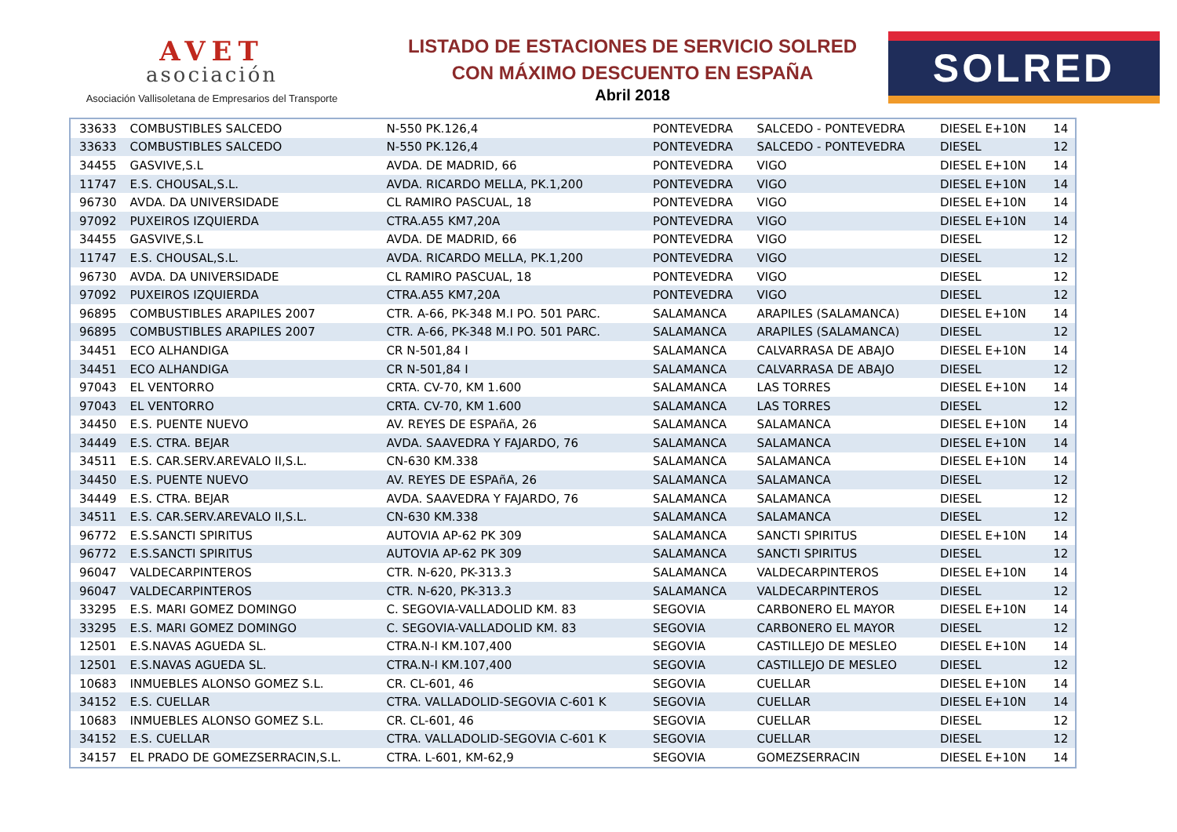AVET
asociación
Asociación Vallisoletana de Empresarios del Transporte
LISTADO DE ESTACIONES DE SERVICIO SOLRED
CON MÁXIMO DESCUENTO EN ESPAÑA
Abril 2018
SOLRED
| 33633 | COMBUSTIBLES SALCEDO | N-550 PK.126,4 | PONTEVEDRA | SALCEDO - PONTEVEDRA | DIESEL E+10N | 14 |
| 33633 | COMBUSTIBLES SALCEDO | N-550 PK.126,4 | PONTEVEDRA | SALCEDO - PONTEVEDRA | DIESEL | 12 |
| 34455 | GASVIVE,S.L | AVDA. DE MADRID, 66 | PONTEVEDRA | VIGO | DIESEL E+10N | 14 |
| 11747 | E.S. CHOUSAL,S.L. | AVDA. RICARDO MELLA, PK.1,200 | PONTEVEDRA | VIGO | DIESEL E+10N | 14 |
| 96730 | AVDA. DA UNIVERSIDADE | CL RAMIRO PASCUAL, 18 | PONTEVEDRA | VIGO | DIESEL E+10N | 14 |
| 97092 | PUXEIROS IZQUIERDA | CTRA.A55 KM7,20A | PONTEVEDRA | VIGO | DIESEL E+10N | 14 |
| 34455 | GASVIVE,S.L | AVDA. DE MADRID, 66 | PONTEVEDRA | VIGO | DIESEL | 12 |
| 11747 | E.S. CHOUSAL,S.L. | AVDA. RICARDO MELLA, PK.1,200 | PONTEVEDRA | VIGO | DIESEL | 12 |
| 96730 | AVDA. DA UNIVERSIDADE | CL RAMIRO PASCUAL, 18 | PONTEVEDRA | VIGO | DIESEL | 12 |
| 97092 | PUXEIROS IZQUIERDA | CTRA.A55 KM7,20A | PONTEVEDRA | VIGO | DIESEL | 12 |
| 96895 | COMBUSTIBLES ARAPILES 2007 | CTR. A-66, PK-348 M.I PO. 501 PARC. | SALAMANCA | ARAPILES (SALAMANCA) | DIESEL E+10N | 14 |
| 96895 | COMBUSTIBLES ARAPILES 2007 | CTR. A-66, PK-348 M.I PO. 501 PARC. | SALAMANCA | ARAPILES (SALAMANCA) | DIESEL | 12 |
| 34451 | ECO ALHANDIGA | CR N-501,84 I | SALAMANCA | CALVARRASA DE ABAJO | DIESEL E+10N | 14 |
| 34451 | ECO ALHANDIGA | CR N-501,84 I | SALAMANCA | CALVARRASA DE ABAJO | DIESEL | 12 |
| 97043 | EL VENTORRO | CRTA. CV-70, KM 1.600 | SALAMANCA | LAS TORRES | DIESEL E+10N | 14 |
| 97043 | EL VENTORRO | CRTA. CV-70, KM 1.600 | SALAMANCA | LAS TORRES | DIESEL | 12 |
| 34450 | E.S. PUENTE NUEVO | AV. REYES DE ESPAñA, 26 | SALAMANCA | SALAMANCA | DIESEL E+10N | 14 |
| 34449 | E.S. CTRA. BEJAR | AVDA. SAAVEDRA Y FAJARDO, 76 | SALAMANCA | SALAMANCA | DIESEL E+10N | 14 |
| 34511 | E.S. CAR.SERV.AREVALO II,S.L. | CN-630 KM.338 | SALAMANCA | SALAMANCA | DIESEL E+10N | 14 |
| 34450 | E.S. PUENTE NUEVO | AV. REYES DE ESPAñA, 26 | SALAMANCA | SALAMANCA | DIESEL | 12 |
| 34449 | E.S. CTRA. BEJAR | AVDA. SAAVEDRA Y FAJARDO, 76 | SALAMANCA | SALAMANCA | DIESEL | 12 |
| 34511 | E.S. CAR.SERV.AREVALO II,S.L. | CN-630 KM.338 | SALAMANCA | SALAMANCA | DIESEL | 12 |
| 96772 | E.S.SANCTI SPIRITUS | AUTOVIA AP-62 PK 309 | SALAMANCA | SANCTI SPIRITUS | DIESEL E+10N | 14 |
| 96772 | E.S.SANCTI SPIRITUS | AUTOVIA AP-62 PK 309 | SALAMANCA | SANCTI SPIRITUS | DIESEL | 12 |
| 96047 | VALDECARPINTEROS | CTR. N-620, PK-313.3 | SALAMANCA | VALDECARPINTEROS | DIESEL E+10N | 14 |
| 96047 | VALDECARPINTEROS | CTR. N-620, PK-313.3 | SALAMANCA | VALDECARPINTEROS | DIESEL | 12 |
| 33295 | E.S. MARI GOMEZ DOMINGO | C. SEGOVIA-VALLADOLID KM. 83 | SEGOVIA | CARBONERO EL MAYOR | DIESEL E+10N | 14 |
| 33295 | E.S. MARI GOMEZ DOMINGO | C. SEGOVIA-VALLADOLID KM. 83 | SEGOVIA | CARBONERO EL MAYOR | DIESEL | 12 |
| 12501 | E.S.NAVAS AGUEDA SL. | CTRA.N-I KM.107,400 | SEGOVIA | CASTILLEJO DE MESLEO | DIESEL E+10N | 14 |
| 12501 | E.S.NAVAS AGUEDA SL. | CTRA.N-I KM.107,400 | SEGOVIA | CASTILLEJO DE MESLEO | DIESEL | 12 |
| 10683 | INMUEBLES ALONSO GOMEZ S.L. | CR. CL-601, 46 | SEGOVIA | CUELLAR | DIESEL E+10N | 14 |
| 34152 | E.S. CUELLAR | CTRA. VALLADOLID-SEGOVIA C-601 K | SEGOVIA | CUELLAR | DIESEL E+10N | 14 |
| 10683 | INMUEBLES ALONSO GOMEZ S.L. | CR. CL-601, 46 | SEGOVIA | CUELLAR | DIESEL | 12 |
| 34152 | E.S. CUELLAR | CTRA. VALLADOLID-SEGOVIA C-601 K | SEGOVIA | CUELLAR | DIESEL | 12 |
| 34157 | EL PRADO DE GOMEZSERRACIN,S.L. | CTRA. L-601, KM-62,9 | SEGOVIA | GOMEZSERRACIN | DIESEL E+10N | 14 |